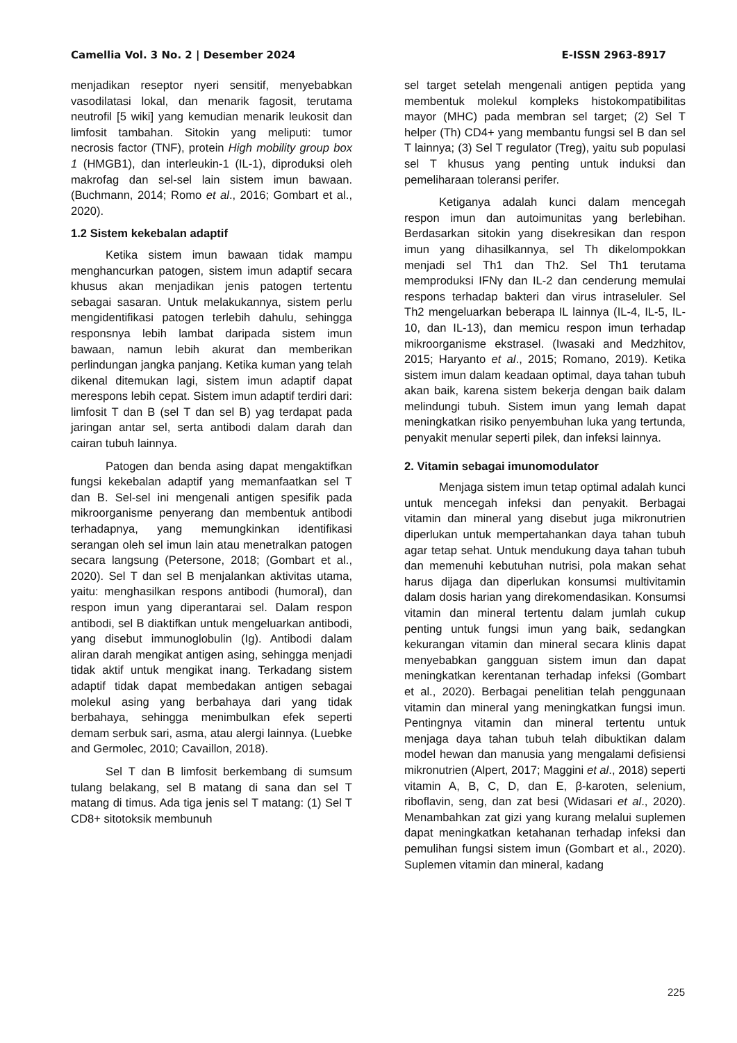Camellia Vol. 3 No. 2 | Desember 2024 E-ISSN 2963-8917
menjadikan reseptor nyeri sensitif, menyebabkan vasodilatasi lokal, dan menarik fagosit, terutama neutrofil [5 wiki] yang kemudian menarik leukosit dan limfosit tambahan. Sitokin yang meliputi: tumor necrosis factor (TNF), protein High mobility group box 1 (HMGB1), dan interleukin-1 (IL-1), diproduksi oleh makrofag dan sel-sel lain sistem imun bawaan. (Buchmann, 2014; Romo et al., 2016; Gombart et al., 2020).
1.2 Sistem kekebalan adaptif
Ketika sistem imun bawaan tidak mampu menghancurkan patogen, sistem imun adaptif secara khusus akan menjadikan jenis patogen tertentu sebagai sasaran. Untuk melakukannya, sistem perlu mengidentifikasi patogen terlebih dahulu, sehingga responsnya lebih lambat daripada sistem imun bawaan, namun lebih akurat dan memberikan perlindungan jangka panjang. Ketika kuman yang telah dikenal ditemukan lagi, sistem imun adaptif dapat merespons lebih cepat. Sistem imun adaptif terdiri dari: limfosit T dan B (sel T dan sel B) yag terdapat pada jaringan antar sel, serta antibodi dalam darah dan cairan tubuh lainnya.
Patogen dan benda asing dapat mengaktifkan fungsi kekebalan adaptif yang memanfaatkan sel T dan B. Sel-sel ini mengenali antigen spesifik pada mikroorganisme penyerang dan membentuk antibodi terhadapnya, yang memungkinkan identifikasi serangan oleh sel imun lain atau menetralkan patogen secara langsung (Petersone, 2018; (Gombart et al., 2020). Sel T dan sel B menjalankan aktivitas utama, yaitu: menghasilkan respons antibodi (humoral), dan respon imun yang diperantarai sel. Dalam respon antibodi, sel B diaktifkan untuk mengeluarkan antibodi, yang disebut immunoglobulin (Ig). Antibodi dalam aliran darah mengikat antigen asing, sehingga menjadi tidak aktif untuk mengikat inang. Terkadang sistem adaptif tidak dapat membedakan antigen sebagai molekul asing yang berbahaya dari yang tidak berbahaya, sehingga menimbulkan efek seperti demam serbuk sari, asma, atau alergi lainnya. (Luebke and Germolec, 2010; Cavaillon, 2018).
Sel T dan B limfosit berkembang di sumsum tulang belakang, sel B matang di sana dan sel T matang di timus. Ada tiga jenis sel T matang: (1) Sel T CD8+ sitotoksik membunuh
sel target setelah mengenali antigen peptida yang membentuk molekul kompleks histokompatibilitas mayor (MHC) pada membran sel target; (2) Sel T helper (Th) CD4+ yang membantu fungsi sel B dan sel T lainnya; (3) Sel T regulator (Treg), yaitu sub populasi sel T khusus yang penting untuk induksi dan pemeliharaan toleransi perifer.
Ketiganya adalah kunci dalam mencegah respon imun dan autoimunitas yang berlebihan. Berdasarkan sitokin yang disekresikan dan respon imun yang dihasilkannya, sel Th dikelompokkan menjadi sel Th1 dan Th2. Sel Th1 terutama memproduksi IFNγ dan IL-2 dan cenderung memulai respons terhadap bakteri dan virus intraseluler. Sel Th2 mengeluarkan beberapa IL lainnya (IL-4, IL-5, IL-10, dan IL-13), dan memicu respon imun terhadap mikroorganisme ekstrasel. (Iwasaki and Medzhitov, 2015; Haryanto et al., 2015; Romano, 2019). Ketika sistem imun dalam keadaan optimal, daya tahan tubuh akan baik, karena sistem bekerja dengan baik dalam melindungi tubuh. Sistem imun yang lemah dapat meningkatkan risiko penyembuhan luka yang tertunda, penyakit menular seperti pilek, dan infeksi lainnya.
2. Vitamin sebagai imunomodulator
Menjaga sistem imun tetap optimal adalah kunci untuk mencegah infeksi dan penyakit. Berbagai vitamin dan mineral yang disebut juga mikronutrien diperlukan untuk mempertahankan daya tahan tubuh agar tetap sehat. Untuk mendukung daya tahan tubuh dan memenuhi kebutuhan nutrisi, pola makan sehat harus dijaga dan diperlukan konsumsi multivitamin dalam dosis harian yang direkomendasikan. Konsumsi vitamin dan mineral tertentu dalam jumlah cukup penting untuk fungsi imun yang baik, sedangkan kekurangan vitamin dan mineral secara klinis dapat menyebabkan gangguan sistem imun dan dapat meningkatkan kerentanan terhadap infeksi (Gombart et al., 2020). Berbagai penelitian telah penggunaan vitamin dan mineral yang meningkatkan fungsi imun. Pentingnya vitamin dan mineral tertentu untuk menjaga daya tahan tubuh telah dibuktikan dalam model hewan dan manusia yang mengalami defisiensi mikronutrien (Alpert, 2017; Maggini et al., 2018) seperti vitamin A, B, C, D, dan E, β-karoten, selenium, riboflavin, seng, dan zat besi (Widasari et al., 2020). Menambahkan zat gizi yang kurang melalui suplemen dapat meningkatkan ketahanan terhadap infeksi dan pemulihan fungsi sistem imun (Gombart et al., 2020). Suplemen vitamin dan mineral, kadang
225